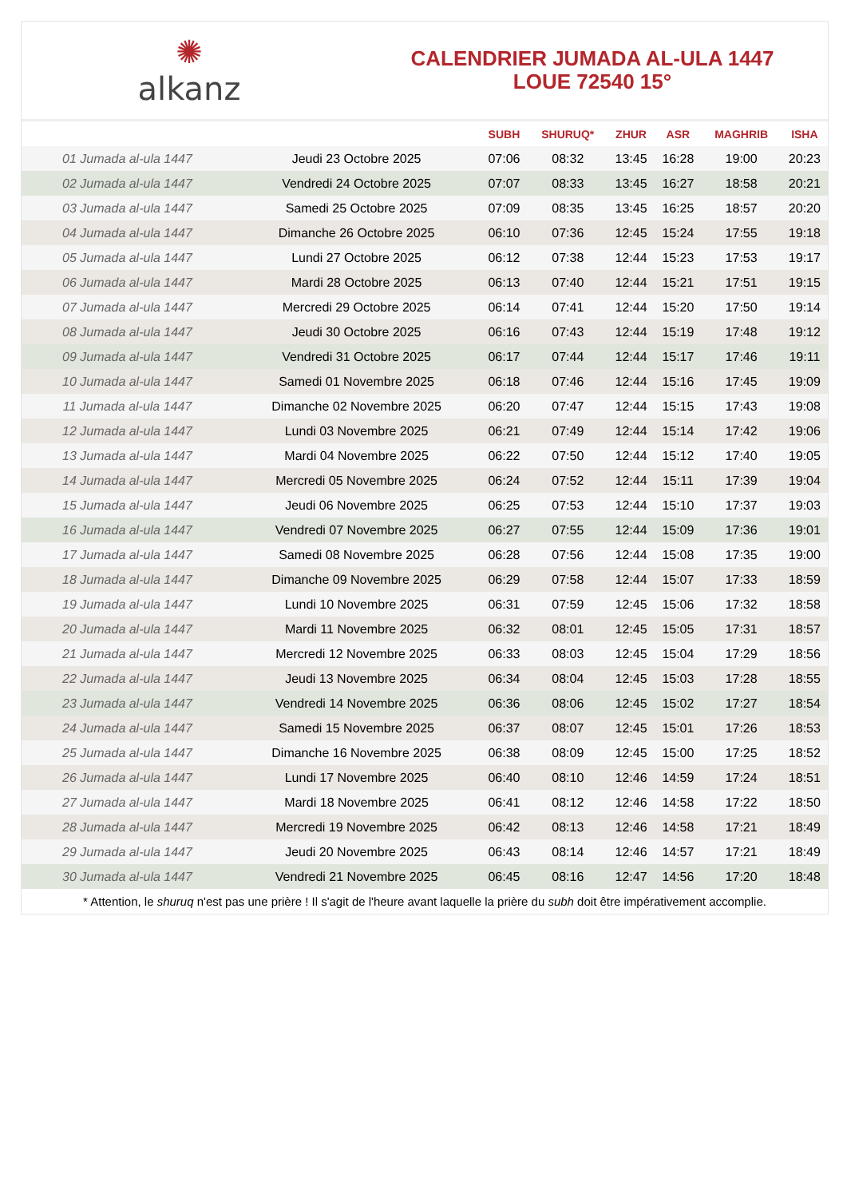✺
alkanz
CALENDRIER JUMADA AL-ULA 1447
LOUE 72540 15°
| | | SUBH | SHURUQ* | ZHUR | ASR | MAGHRIB | ISHA |
| --- | --- | --- | --- | --- | --- | --- | --- |
| 01 Jumada al-ula 1447 | Jeudi 23 Octobre 2025 | 07:06 | 08:32 | 13:45 | 16:28 | 19:00 | 20:23 |
| 02 Jumada al-ula 1447 | Vendredi 24 Octobre 2025 | 07:07 | 08:33 | 13:45 | 16:27 | 18:58 | 20:21 |
| 03 Jumada al-ula 1447 | Samedi 25 Octobre 2025 | 07:09 | 08:35 | 13:45 | 16:25 | 18:57 | 20:20 |
| 04 Jumada al-ula 1447 | Dimanche 26 Octobre 2025 | 06:10 | 07:36 | 12:45 | 15:24 | 17:55 | 19:18 |
| 05 Jumada al-ula 1447 | Lundi 27 Octobre 2025 | 06:12 | 07:38 | 12:44 | 15:23 | 17:53 | 19:17 |
| 06 Jumada al-ula 1447 | Mardi 28 Octobre 2025 | 06:13 | 07:40 | 12:44 | 15:21 | 17:51 | 19:15 |
| 07 Jumada al-ula 1447 | Mercredi 29 Octobre 2025 | 06:14 | 07:41 | 12:44 | 15:20 | 17:50 | 19:14 |
| 08 Jumada al-ula 1447 | Jeudi 30 Octobre 2025 | 06:16 | 07:43 | 12:44 | 15:19 | 17:48 | 19:12 |
| 09 Jumada al-ula 1447 | Vendredi 31 Octobre 2025 | 06:17 | 07:44 | 12:44 | 15:17 | 17:46 | 19:11 |
| 10 Jumada al-ula 1447 | Samedi 01 Novembre 2025 | 06:18 | 07:46 | 12:44 | 15:16 | 17:45 | 19:09 |
| 11 Jumada al-ula 1447 | Dimanche 02 Novembre 2025 | 06:20 | 07:47 | 12:44 | 15:15 | 17:43 | 19:08 |
| 12 Jumada al-ula 1447 | Lundi 03 Novembre 2025 | 06:21 | 07:49 | 12:44 | 15:14 | 17:42 | 19:06 |
| 13 Jumada al-ula 1447 | Mardi 04 Novembre 2025 | 06:22 | 07:50 | 12:44 | 15:12 | 17:40 | 19:05 |
| 14 Jumada al-ula 1447 | Mercredi 05 Novembre 2025 | 06:24 | 07:52 | 12:44 | 15:11 | 17:39 | 19:04 |
| 15 Jumada al-ula 1447 | Jeudi 06 Novembre 2025 | 06:25 | 07:53 | 12:44 | 15:10 | 17:37 | 19:03 |
| 16 Jumada al-ula 1447 | Vendredi 07 Novembre 2025 | 06:27 | 07:55 | 12:44 | 15:09 | 17:36 | 19:01 |
| 17 Jumada al-ula 1447 | Samedi 08 Novembre 2025 | 06:28 | 07:56 | 12:44 | 15:08 | 17:35 | 19:00 |
| 18 Jumada al-ula 1447 | Dimanche 09 Novembre 2025 | 06:29 | 07:58 | 12:44 | 15:07 | 17:33 | 18:59 |
| 19 Jumada al-ula 1447 | Lundi 10 Novembre 2025 | 06:31 | 07:59 | 12:45 | 15:06 | 17:32 | 18:58 |
| 20 Jumada al-ula 1447 | Mardi 11 Novembre 2025 | 06:32 | 08:01 | 12:45 | 15:05 | 17:31 | 18:57 |
| 21 Jumada al-ula 1447 | Mercredi 12 Novembre 2025 | 06:33 | 08:03 | 12:45 | 15:04 | 17:29 | 18:56 |
| 22 Jumada al-ula 1447 | Jeudi 13 Novembre 2025 | 06:34 | 08:04 | 12:45 | 15:03 | 17:28 | 18:55 |
| 23 Jumada al-ula 1447 | Vendredi 14 Novembre 2025 | 06:36 | 08:06 | 12:45 | 15:02 | 17:27 | 18:54 |
| 24 Jumada al-ula 1447 | Samedi 15 Novembre 2025 | 06:37 | 08:07 | 12:45 | 15:01 | 17:26 | 18:53 |
| 25 Jumada al-ula 1447 | Dimanche 16 Novembre 2025 | 06:38 | 08:09 | 12:45 | 15:00 | 17:25 | 18:52 |
| 26 Jumada al-ula 1447 | Lundi 17 Novembre 2025 | 06:40 | 08:10 | 12:46 | 14:59 | 17:24 | 18:51 |
| 27 Jumada al-ula 1447 | Mardi 18 Novembre 2025 | 06:41 | 08:12 | 12:46 | 14:58 | 17:22 | 18:50 |
| 28 Jumada al-ula 1447 | Mercredi 19 Novembre 2025 | 06:42 | 08:13 | 12:46 | 14:58 | 17:21 | 18:49 |
| 29 Jumada al-ula 1447 | Jeudi 20 Novembre 2025 | 06:43 | 08:14 | 12:46 | 14:57 | 17:21 | 18:49 |
| 30 Jumada al-ula 1447 | Vendredi 21 Novembre 2025 | 06:45 | 08:16 | 12:47 | 14:56 | 17:20 | 18:48 |
* Attention, le shuruq n'est pas une prière ! Il s'agit de l'heure avant laquelle la prière du subh doit être impérativement accomplie.